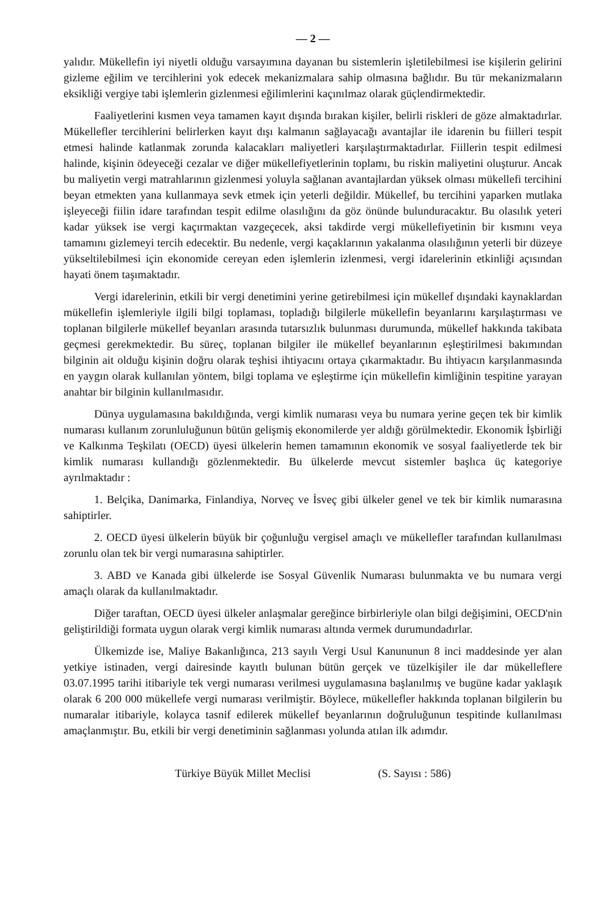— 2 —
yalıdır. Mükellefin iyi niyetli olduğu varsayımına dayanan bu sistemlerin işletilebilmesi ise kişilerin gelirini gizleme eğilim ve tercihlerini yok edecek mekanizmalara sahip olmasına bağlıdır. Bu tür mekanizmaların eksikliği vergiye tabi işlemlerin gizlenmesi eğilimlerini kaçınılmaz olarak güçlendirmektedir.
Faaliyetlerini kısmen veya tamamen kayıt dışında bırakan kişiler, belirli riskleri de göze almaktadırlar. Mükellefler tercihlerini belirlerken kayıt dışı kalmanın sağlayacağı avantajlar ile idarenin bu fiilleri tespit etmesi halinde katlanmak zorunda kalacakları maliyetleri karşılaştırmaktadırlar. Fiillerin tespit edilmesi halinde, kişinin ödeyeceği cezalar ve diğer mükellefiyetlerinin toplamı, bu riskin maliyetini oluşturur. Ancak bu maliyetin vergi matrahlarının gizlenmesi yoluyla sağlanan avantajlardan yüksek olması mükellefi tercihini beyan etmekten yana kullanmaya sevk etmek için yeterli değildir. Mükellef, bu tercihini yaparken mutlaka işleyeceği fiilin idare tarafından tespit edilme olasılığını da göz önünde bulunduracaktır. Bu olasılık yeteri kadar yüksek ise vergi kaçırmaktan vazgeçecek, aksi takdirde vergi mükellefiyetinin bir kısmını veya tamamını gizlemeyi tercih edecektir. Bu nedenle, vergi kaçaklarının yakalanma olasılığının yeterli bir düzeye yükseltilebilmesi için ekonomide cereyan eden işlemlerin izlenmesi, vergi idarelerinin etkinliği açısından hayati önem taşımaktadır.
Vergi idarelerinin, etkili bir vergi denetimini yerine getirebilmesi için mükellef dışındaki kaynaklardan mükellefin işlemleriyle ilgili bilgi toplaması, topladığı bilgilerle mükellefin beyanlarını karşılaştırması ve toplanan bilgilerle mükellef beyanları arasında tutarsızlık bulunması durumunda, mükellef hakkında takibata geçmesi gerekmektedir. Bu süreç, toplanan bilgiler ile mükellef beyanlarının eşleştirilmesi bakımından bilginin ait olduğu kişinin doğru olarak teşhisi ihtiyacını ortaya çıkarmaktadır. Bu ihtiyacın karşılanmasında en yaygın olarak kullanılan yöntem, bilgi toplama ve eşleştirme için mükellefin kimliğinin tespitine yarayan anahtar bir bilginin kullanılmasıdır.
Dünya uygulamasına bakıldığında, vergi kimlik numarası veya bu numara yerine geçen tek bir kimlik numarası kullanım zorunluluğunun bütün gelişmiş ekonomilerde yer aldığı görülmektedir. Ekonomik İşbirliği ve Kalkınma Teşkilatı (OECD) üyesi ülkelerin hemen tamamının ekonomik ve sosyal faaliyetlerde tek bir kimlik numarası kullandığı gözlenmektedir. Bu ülkelerde mevcut sistemler başlıca üç kategoriye ayrılmaktadır :
1. Belçika, Danimarka, Finlandiya, Norveç ve İsveç gibi ülkeler genel ve tek bir kimlik numarasına sahiptirler.
2. OECD üyesi ülkelerin büyük bir çoğunluğu vergisel amaçlı ve mükellefler tarafından kullanılması zorunlu olan tek bir vergi numarasına sahiptirler.
3. ABD ve Kanada gibi ülkelerde ise Sosyal Güvenlik Numarası bulunmakta ve bu numara vergi amaçlı olarak da kullanılmaktadır.
Diğer taraftan, OECD üyesi ülkeler anlaşmalar gereğince birbirleriyle olan bilgi değişimini, OECD'nin geliştirildiği formata uygun olarak vergi kimlik numarası altında vermek durumundadırlar.
Ülkemizde ise, Maliye Bakanlığınca, 213 sayılı Vergi Usul Kanununun 8 inci maddesinde yer alan yetkiye istinaden, vergi dairesinde kayıtlı bulunan bütün gerçek ve tüzelkişiler ile dar mükelleflere 03.07.1995 tarihi itibariyle tek vergi numarası verilmesi uygulamasına başlanılmış ve bugüne kadar yaklaşık olarak 6 200 000 mükellefe vergi numarası verilmiştir. Böylece, mükellefler hakkında toplanan bilgilerin bu numaralar itibariyle, kolayca tasnif edilerek mükellef beyanlarının doğruluğunun tespitinde kullanılması amaçlanmıştır. Bu, etkili bir vergi denetiminin sağlanması yolunda atılan ilk adımdır.
Türkiye Büyük Millet Meclisi (S. Sayısı : 586)